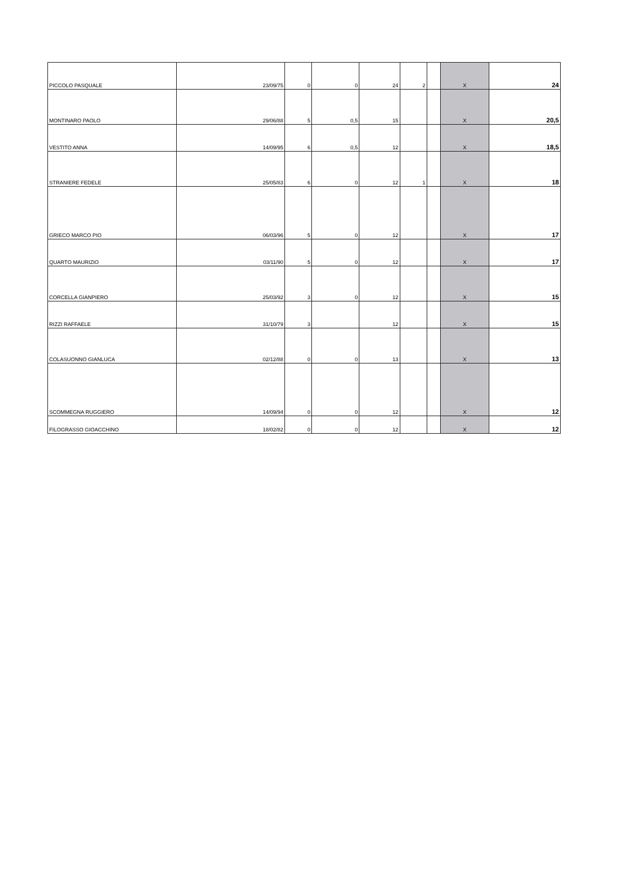| PICCOLO PASQUALE | 23/09/75 | 0 | 0 | 24 | 2 | | X | 24 |
| MONTINARO PAOLO | 29/06/88 | 5 | 0,5 | 15 | | | X | 20,5 |
| VESTITO ANNA | 14/09/95 | 6 | 0,5 | 12 | | | X | 18,5 |
| STRANIERE FEDELE | 25/05/83 | 6 | 0 | 12 | 1 | | X | 18 |
| GRIECO MARCO PIO | 06/03/96 | 5 | 0 | 12 | | | X | 17 |
| QUARTO MAURIZIO | 03/11/90 | 5 | 0 | 12 | | | X | 17 |
| CORCELLA GIANPIERO | 25/03/92 | 3 | 0 | 12 | | | X | 15 |
| RIZZI RAFFAELE | 31/10/79 | 3 | | 12 | | | X | 15 |
| COLASUONNO GIANLUCA | 02/12/88 | 0 | 0 | 13 | | | X | 13 |
| SCOMMEGNA RUGGIERO | 14/09/94 | 0 | 0 | 12 | | | X | 12 |
| FILOGRASSO GIOACCHINO | 18/02/82 | 0 | 0 | 12 | | | X | 12 |